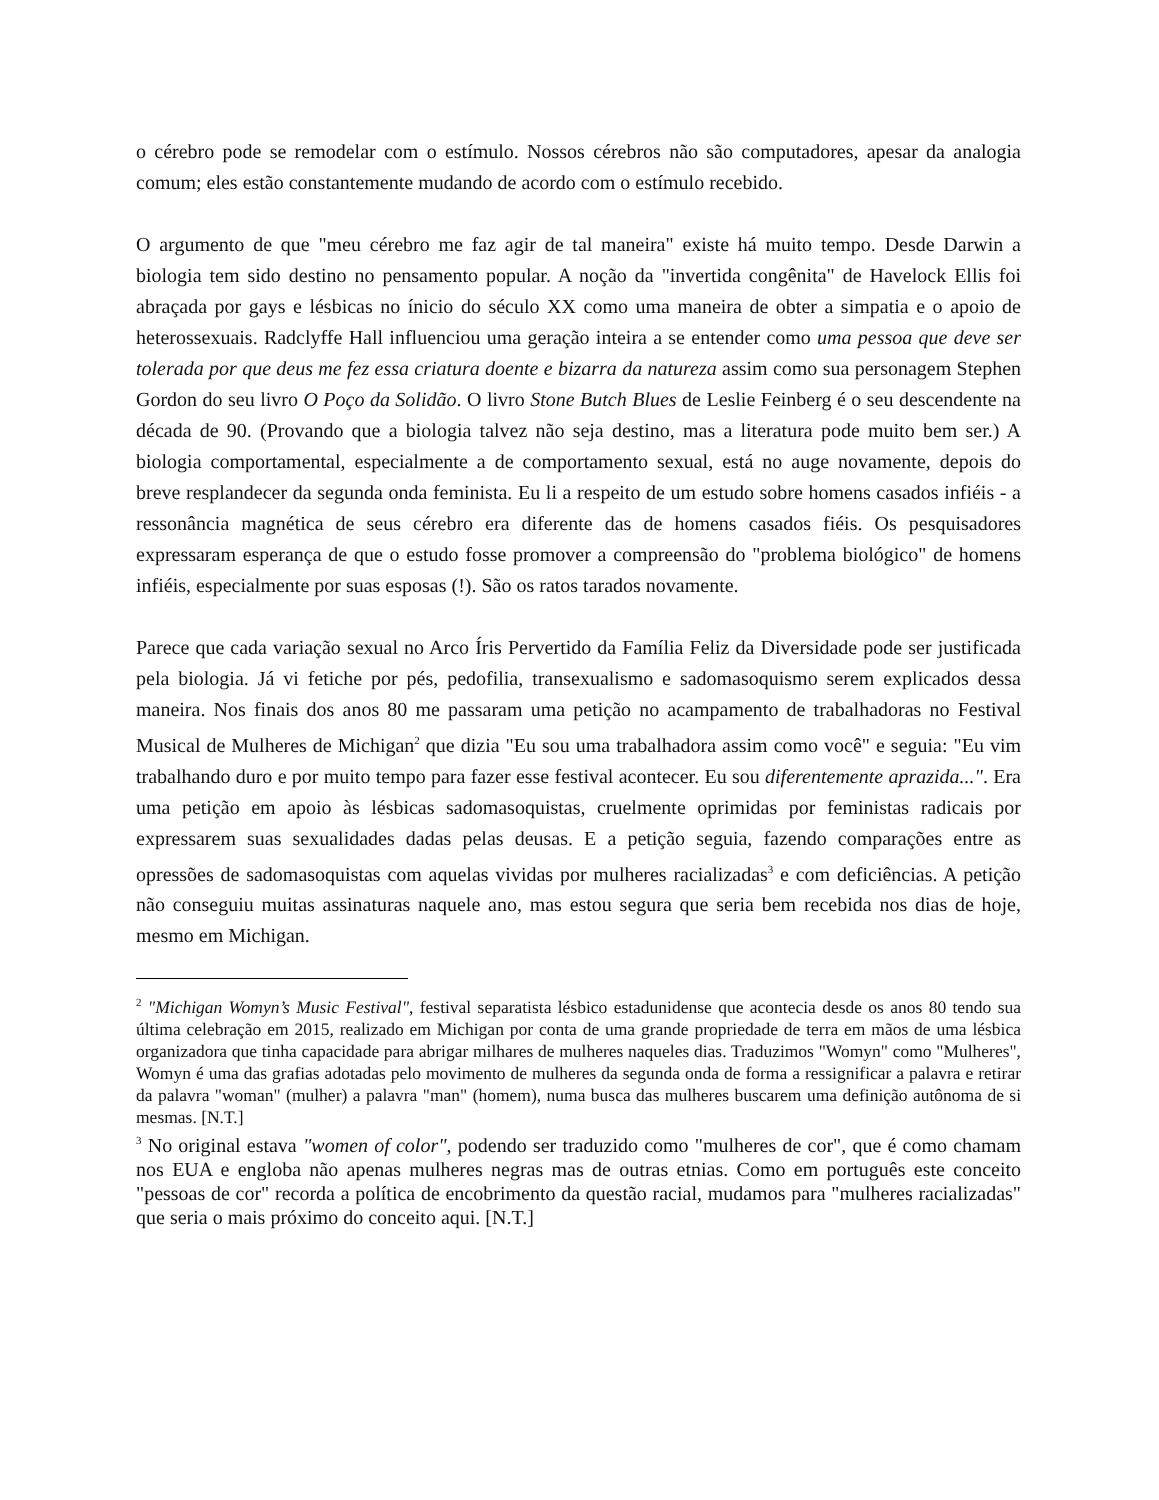o cérebro pode se remodelar com o estímulo. Nossos cérebros não são computadores, apesar da analogia comum; eles estão constantemente mudando de acordo com o estímulo recebido.
O argumento de que "meu cérebro me faz agir de tal maneira" existe há muito tempo. Desde Darwin a biologia tem sido destino no pensamento popular. A noção da "invertida congênita" de Havelock Ellis foi abraçada por gays e lésbicas no ínicio do século XX como uma maneira de obter a simpatia e o apoio de heterossexuais. Radclyffe Hall influenciou uma geração inteira a se entender como uma pessoa que deve ser tolerada por que deus me fez essa criatura doente e bizarra da natureza assim como sua personagem Stephen Gordon do seu livro O Poço da Solidão. O livro Stone Butch Blues de Leslie Feinberg é o seu descendente na década de 90. (Provando que a biologia talvez não seja destino, mas a literatura pode muito bem ser.) A biologia comportamental, especialmente a de comportamento sexual, está no auge novamente, depois do breve resplandecer da segunda onda feminista. Eu li a respeito de um estudo sobre homens casados infiéis - a ressonância magnética de seus cérebro era diferente das de homens casados fiéis. Os pesquisadores expressaram esperança de que o estudo fosse promover a compreensão do "problema biológico" de homens infiéis, especialmente por suas esposas (!). São os ratos tarados novamente.
Parece que cada variação sexual no Arco Íris Pervertido da Família Feliz da Diversidade pode ser justificada pela biologia. Já vi fetiche por pés, pedofilia, transexualismo e sadomasoquismo serem explicados dessa maneira. Nos finais dos anos 80 me passaram uma petição no acampamento de trabalhadoras no Festival Musical de Mulheres de Michigan<sup>2</sup> que dizia "Eu sou uma trabalhadora assim como você" e seguia: "Eu vim trabalhando duro e por muito tempo para fazer esse festival acontecer. Eu sou diferentemente aprazida...". Era uma petição em apoio às lésbicas sadomasoquistas, cruelmente oprimidas por feministas radicais por expressarem suas sexualidades dadas pelas deusas. E a petição seguia, fazendo comparações entre as opressões de sadomasoquistas com aquelas vividas por mulheres racializadas<sup>3</sup> e com deficiências. A petição não conseguiu muitas assinaturas naquele ano, mas estou segura que seria bem recebida nos dias de hoje, mesmo em Michigan.
<sup>2</sup> "Michigan Womyn’s Music Festival", festival separatista lésbico estadunidense que acontecia desde os anos 80 tendo sua última celebração em 2015, realizado em Michigan por conta de uma grande propriedade de terra em mãos de uma lésbica organizadora que tinha capacidade para abrigar milhares de mulheres naqueles dias. Traduzimos "Womyn" como "Mulheres", Womyn é uma das grafias adotadas pelo movimento de mulheres da segunda onda de forma a ressignificar a palavra e retirar da palavra "woman" (mulher) a palavra "man" (homem), numa busca das mulheres buscarem uma definição autônoma de si mesmas. [N.T.]
<sup>3</sup> No original estava "women of color", podendo ser traduzido como "mulheres de cor", que é como chamam nos EUA e engloba não apenas mulheres negras mas de outras etnias. Como em português este conceito "pessoas de cor" recorda a política de encobrimento da questão racial, mudamos para "mulheres racializadas" que seria o mais próximo do conceito aqui. [N.T.]